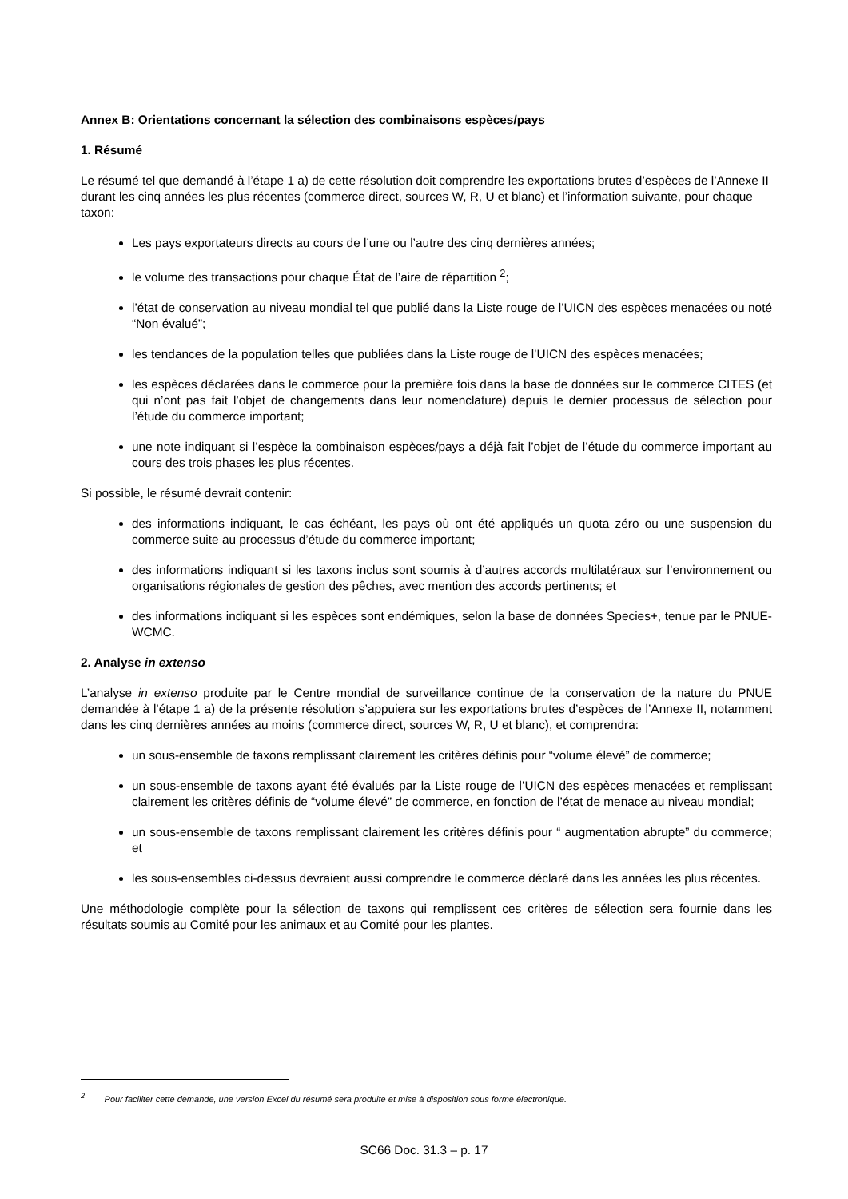Annex B: Orientations concernant la sélection des combinaisons espèces/pays
1. Résumé
Le résumé tel que demandé à l’étape 1 a) de cette résolution doit comprendre les exportations brutes d’espèces de l’Annexe II durant les cinq années les plus récentes (commerce direct, sources W, R, U et blanc) et l’information suivante, pour chaque taxon:
Les pays exportateurs directs au cours de l’une ou l’autre des cinq dernières années;
le volume des transactions pour chaque État de l’aire de répartition <sup>2</sup>;
l’état de conservation au niveau mondial tel que publié dans la Liste rouge de l’UICN des espèces menacées ou noté “Non évalué”;
les tendances de la population telles que publiées dans la Liste rouge de l’UICN des espèces menacées;
les espèces déclarées dans le commerce pour la première fois dans la base de données sur le commerce CITES (et qui n’ont pas fait l’objet de changements dans leur nomenclature) depuis le dernier processus de sélection pour l’étude du commerce important;
une note indiquant si l’espèce la combinaison espèces/pays a déjà fait l’objet de l’étude du commerce important au cours des trois phases les plus récentes.
Si possible, le résumé devrait contenir:
des informations indiquant, le cas échéant, les pays où ont été appliqués un quota zéro ou une suspension du commerce suite au processus d’étude du commerce important;
des informations indiquant si les taxons inclus sont soumis à d’autres accords multilatéraux sur l’environnement ou organisations régionales de gestion des pêches, avec mention des accords pertinents; et
des informations indiquant si les espèces sont endémiques, selon la base de données Species+, tenue par le PNUE-WCMC.
2. Analyse in extenso
L’analyse in extenso produite par le Centre mondial de surveillance continue de la conservation de la nature du PNUE demandée à l’étape 1 a) de la présente résolution s’appuiera sur les exportations brutes d’espèces de l’Annexe II, notamment dans les cinq dernières années au moins (commerce direct, sources W, R, U et blanc), et comprendra:
un sous-ensemble de taxons remplissant clairement les critères définis pour “volume élevé” de commerce;
un sous-ensemble de taxons ayant été évalués par la Liste rouge de l’UICN des espèces menacées et remplissant clairement les critères définis de “volume élevé” de commerce, en fonction de l’état de menace au niveau mondial;
un sous-ensemble de taxons remplissant clairement les critères définis pour “ augmentation abrupte” du commerce; et
les sous-ensembles ci-dessus devraient aussi comprendre le commerce déclaré dans les années les plus récentes.
Une méthodologie complète pour la sélection de taxons qui remplissent ces critères de sélection sera fournie dans les résultats soumis au Comité pour les animaux et au Comité pour les plantes.
<sup>2</sup> Pour faciliter cette demande, une version Excel du résumé sera produite et mise à disposition sous forme électronique.
SC66 Doc. 31.3 – p. 17